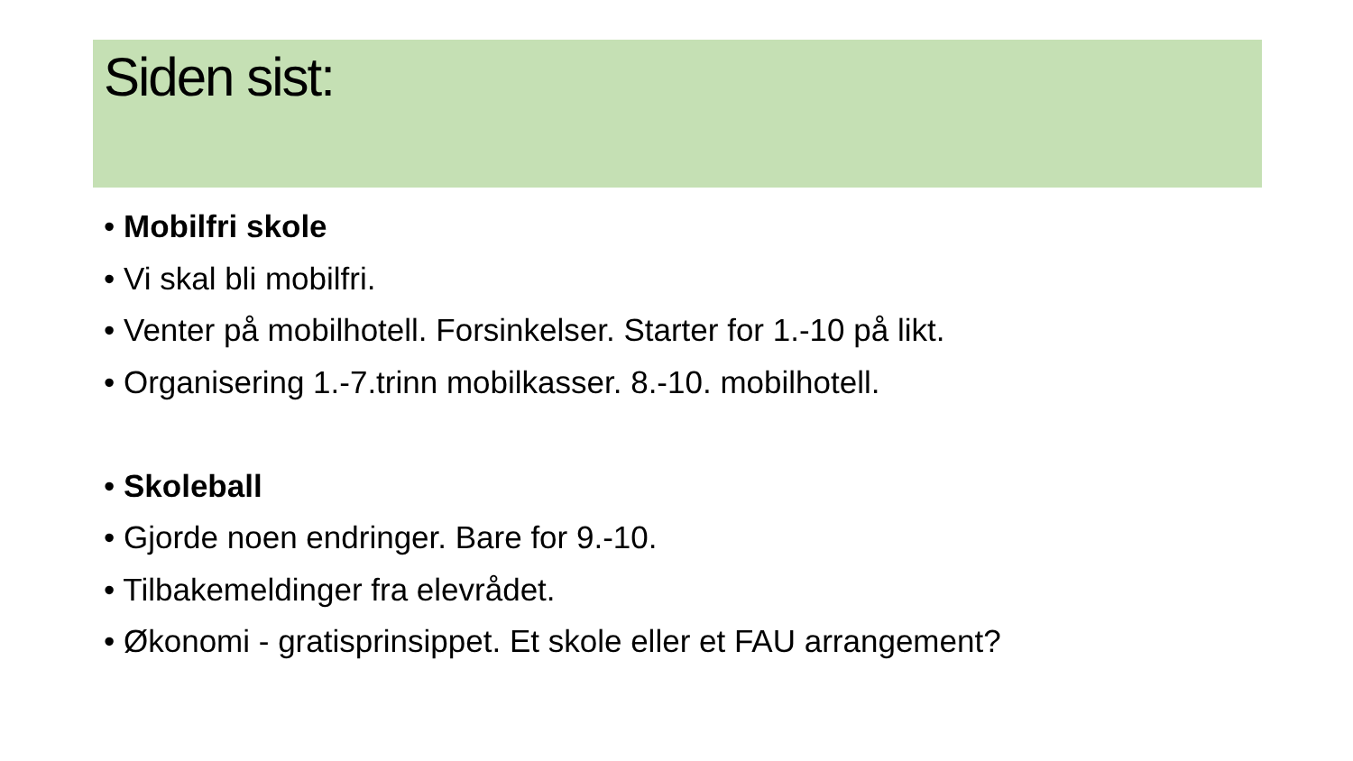Siden sist:
• Mobilfri skole
• Vi skal bli mobilfri.
• Venter på mobilhotell. Forsinkelser. Starter for 1.-10 på likt.
• Organisering 1.-7.trinn mobilkasser. 8.-10. mobilhotell.
• Skoleball
• Gjorde noen endringer. Bare for 9.-10.
• Tilbakemeldinger fra elevrådet.
• Økonomi - gratisprinsippet. Et skole eller et FAU arrangement?